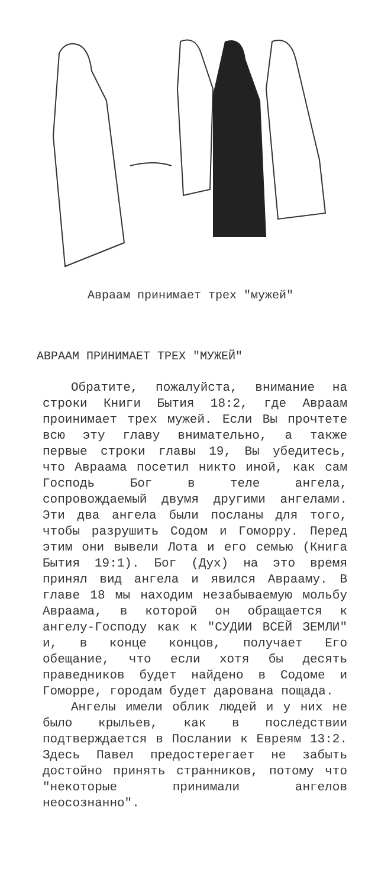Авраам принимает трех "мужей"
АВРААМ ПРИНИМАЕТ ТРЕХ "МУЖЕЙ"
Обратите, пожалуйста, внимание на строки Книги Бытия 18:2, где Авраам проинимает трех мужей. Если Вы прочтете всю эту главу внимательно, а также первые строки главы 19, Вы убедитесь, что Авраама посетил никто иной, как сам Господь Бог в теле ангела, сопровождаемый двумя другими ангелами. Эти два ангела были посланы для того, чтобы разрушить Содом и Гоморру. Перед этим они вывели Лота и его семью (Книга Бытия 19:1). Бог (Дух) на это время принял вид ангела и явился Аврааму. В главе 18 мы находим незабываемую мольбу Авраама, в которой он обращается к ангелу-Господу как к "СУДИИ ВСЕЙ ЗЕМЛИ" и, в конце концов, получает Его обещание, что если хотя бы десять праведников будет найдено в Содоме и Гоморре, городам будет дарована пощада.
Ангелы имели облик людей и у них не было крыльев, как в последствии подтверждается в Послании к Евреям 13:2. Здесь Павел предостерегает не забыть достойно принять странников, потому что "некоторые принимали ангелов неосознанно".